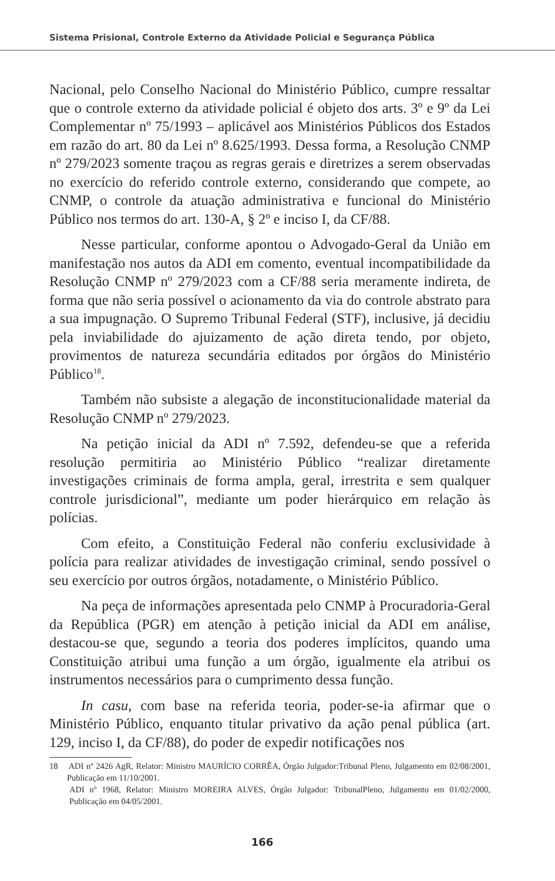Sistema Prisional, Controle Externo da Atividade Policial e Segurança Pública
Nacional, pelo Conselho Nacional do Ministério Público, cumpre ressaltar que o controle externo da atividade policial é objeto dos arts. 3º e 9º da Lei Complementar nº 75/1993 – aplicável aos Ministérios Públicos dos Estados em razão do art. 80 da Lei nº 8.625/1993. Dessa forma, a Resolução CNMP nº 279/2023 somente traçou as regras gerais e diretrizes a serem observadas no exercício do referido controle externo, considerando que compete, ao CNMP, o controle da atuação administrativa e funcional do Ministério Público nos termos do art. 130-A, § 2º e inciso I, da CF/88.
Nesse particular, conforme apontou o Advogado-Geral da União em manifestação nos autos da ADI em comento, eventual incompatibilidade da Resolução CNMP nº 279/2023 com a CF/88 seria meramente indireta, de forma que não seria possível o acionamento da via do controle abstrato para a sua impugnação. O Supremo Tribunal Federal (STF), inclusive, já decidiu pela inviabilidade do ajuizamento de ação direta tendo, por objeto, provimentos de natureza secundária editados por órgãos do Ministério Público<sup>18</sup>.
Também não subsiste a alegação de inconstitucionalidade material da Resolução CNMP nº 279/2023.
Na petição inicial da ADI nº 7.592, defendeu-se que a referida resolução permitiria ao Ministério Público “realizar diretamente investigações criminais de forma ampla, geral, irrestrita e sem qualquer controle jurisdicional”, mediante um poder hierárquico em relação às polícias.
Com efeito, a Constituição Federal não conferiu exclusividade à polícia para realizar atividades de investigação criminal, sendo possível o seu exercício por outros órgãos, notadamente, o Ministério Público.
Na peça de informações apresentada pelo CNMP à Procuradoria-Geral da República (PGR) em atenção à petição inicial da ADI em análise, destacou-se que, segundo a teoria dos poderes implícitos, quando uma Constituição atribui uma função a um órgão, igualmente ela atribui os instrumentos necessários para o cumprimento dessa função.
In casu, com base na referida teoria, poder-se-ia afirmar que o Ministério Público, enquanto titular privativo da ação penal pública (art. 129, inciso I, da CF/88), do poder de expedir notificações nos
18 ADI nº 2426 AgR, Relator: Ministro MAURÍCIO CORRÊA, Órgão Julgador:Tribunal Pleno, Julgamento em 02/08/2001, Publicação em 11/10/2001.
ADI nº 1968, Relator: Ministro MOREIRA ALVES, Órgão Julgador: TribunalPleno, Julgamento em 01/02/2000, Publicação em 04/05/2001.
166